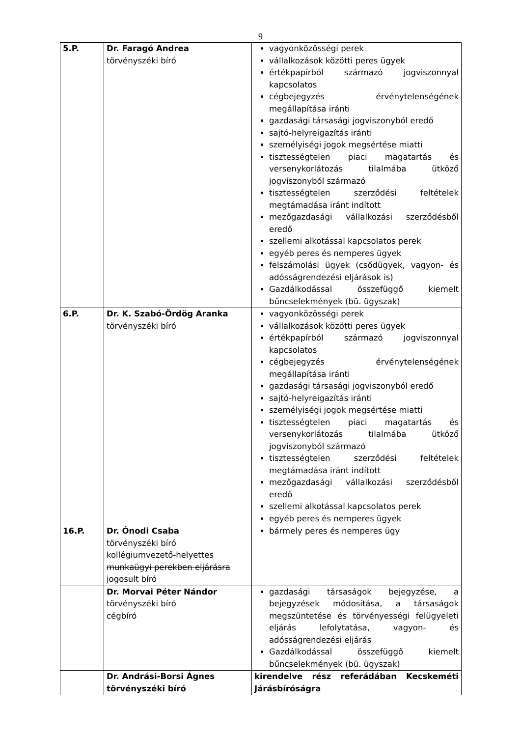9
| 5.P. | Dr. Faragó Andrea törvényszéki bíró | vagyonközösségi perek vállalkozások közötti peres ügyek értékpapírból származó jogviszonnyal kapcsolatos cégbejegyzés érvénytelenségének megállapítása iránti gazdasági társasági jogviszonyból eredő sajtó-helyreigazítás iránti személyiségi jogok megsértése miatti tisztességtelen piaci magatartás és versenykorlátozás tilalmába ütköző jogviszonyból származó tisztességtelen szerződési feltételek megtámadása iránt indított mezőgazdasági vállalkozási szerződésből eredő szellemi alkotással kapcsolatos perek egyéb peres és nemperes ügyek felszámolási ügyek (csődügyek, vagyon- és adósságrendezési eljárások is) Gazdálkodással összefüggő kiemelt bűncselekmények (bü. ügyszak) |
| 6.P. | Dr. K. Szabó-Ördög Aranka törvényszéki bíró | vagyonközösségi perek vállalkozások közötti peres ügyek értékpapírból származó jogviszonnyal kapcsolatos cégbejegyzés érvénytelenségének megállapítása iránti gazdasági társasági jogviszonyból eredő sajtó-helyreigazítás iránti személyiségi jogok megsértése miatti tisztességtelen piaci magatartás és versenykorlátozás tilalmába ütköző jogviszonyból származó tisztességtelen szerződési feltételek megtámadása iránt indított mezőgazdasági vállalkozási szerződésből eredő szellemi alkotással kapcsolatos perek egyéb peres és nemperes ügyek |
| 16.P. | Dr. Ónodi Csaba törvényszéki bíró kollégiumvezető-helyettes munkaügyi perekben eljárásra jogosult bíró | bármely peres és nemperes ügy |
| | Dr. Morvai Péter Nándor törvényszéki bíró cégbíró | gazdasági társaságok bejegyzése, a bejegyzések módosítása, a társaságok megszüntetése és törvényességi felügyeleti eljárás lefolytatása, vagyon- és adósságrendezési eljárás Gazdálkodással összefüggő kiemelt bűncselekmények (bü. ügyszak) |
| | Dr. Andrási-Borsi Ágnes törvényszéki bíró | kirendelve rész referádában Kecskeméti Járásbíróságra |